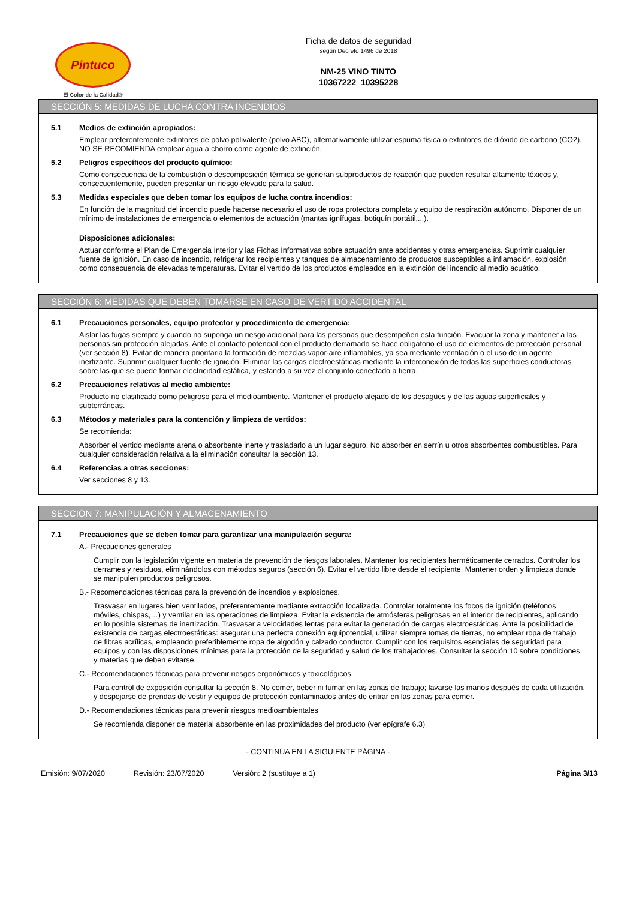Pintuco
El Color de la Calidad®
Ficha de datos de seguridad
según Decreto 1496 de 2018
NM-25 VINO TINTO
10367222_10395228
SECCIÓN 5: MEDIDAS DE LUCHA CONTRA INCENDIOS
5.1 Medios de extinción apropiados:
Emplear preferentemente extintores de polvo polivalente (polvo ABC), alternativamente utilizar espuma física o extintores de dióxido de carbono (CO2). NO SE RECOMIENDA emplear agua a chorro como agente de extinción.
5.2 Peligros específicos del producto químico:
Como consecuencia de la combustión o descomposición térmica se generan subproductos de reacción que pueden resultar altamente tóxicos y, consecuentemente, pueden presentar un riesgo elevado para la salud.
5.3 Medidas especiales que deben tomar los equipos de lucha contra incendios:
En función de la magnitud del incendio puede hacerse necesario el uso de ropa protectora completa y equipo de respiración autónomo. Disponer de un mínimo de instalaciones de emergencia o elementos de actuación (mantas ignífugas, botiquín portátil,...).
Disposiciones adicionales:
Actuar conforme el Plan de Emergencia Interior y las Fichas Informativas sobre actuación ante accidentes y otras emergencias. Suprimir cualquier fuente de ignición. En caso de incendio, refrigerar los recipientes y tanques de almacenamiento de productos susceptibles a inflamación, explosión como consecuencia de elevadas temperaturas. Evitar el vertido de los productos empleados en la extinción del incendio al medio acuático.
SECCIÓN 6: MEDIDAS QUE DEBEN TOMARSE EN CASO DE VERTIDO ACCIDENTAL
6.1 Precauciones personales, equipo protector y procedimiento de emergencia:
Aislar las fugas siempre y cuando no suponga un riesgo adicional para las personas que desempeñen esta función. Evacuar la zona y mantener a las personas sin protección alejadas. Ante el contacto potencial con el producto derramado se hace obligatorio el uso de elementos de protección personal (ver sección 8). Evitar de manera prioritaria la formación de mezclas vapor-aire inflamables, ya sea mediante ventilación o el uso de un agente inertizante. Suprimir cualquier fuente de ignición. Eliminar las cargas electroestáticas mediante la interconexión de todas las superficies conductoras sobre las que se puede formar electricidad estática, y estando a su vez el conjunto conectado a tierra.
6.2 Precauciones relativas al medio ambiente:
Producto no clasificado como peligroso para el medioambiente. Mantener el producto alejado de los desagües y de las aguas superficiales y subterráneas.
6.3 Métodos y materiales para la contención y limpieza de vertidos:
Se recomienda:
Absorber el vertido mediante arena o absorbente inerte y trasladarlo a un lugar seguro. No absorber en serrín u otros absorbentes combustibles. Para cualquier consideración relativa a la eliminación consultar la sección 13.
6.4 Referencias a otras secciones:
Ver secciones 8 y 13.
SECCIÓN 7: MANIPULACIÓN Y ALMACENAMIENTO
7.1 Precauciones que se deben tomar para garantizar una manipulación segura:
A.- Precauciones generales
Cumplir con la legislación vigente en materia de prevención de riesgos laborales. Mantener los recipientes herméticamente cerrados. Controlar los derrames y residuos, eliminándolos con métodos seguros (sección 6). Evitar el vertido libre desde el recipiente. Mantener orden y limpieza donde se manipulen productos peligrosos.
B.- Recomendaciones técnicas para la prevención de incendios y explosiones.
Trasvasar en lugares bien ventilados, preferentemente mediante extracción localizada. Controlar totalmente los focos de ignición (teléfonos móviles, chispas,…) y ventilar en las operaciones de limpieza. Evitar la existencia de atmósferas peligrosas en el interior de recipientes, aplicando en lo posible sistemas de inertización. Trasvasar a velocidades lentas para evitar la generación de cargas electroestáticas. Ante la posibilidad de existencia de cargas electroestáticas: asegurar una perfecta conexión equipotencial, utilizar siempre tomas de tierras, no emplear ropa de trabajo de fibras acrílicas, empleando preferiblemente ropa de algodón y calzado conductor. Cumplir con los requisitos esenciales de seguridad para equipos y con las disposiciones mínimas para la protección de la seguridad y salud de los trabajadores. Consultar la sección 10 sobre condiciones y materias que deben evitarse.
C.- Recomendaciones técnicas para prevenir riesgos ergonómicos y toxicológicos.
Para control de exposición consultar la sección 8. No comer, beber ni fumar en las zonas de trabajo; lavarse las manos después de cada utilización, y despojarse de prendas de vestir y equipos de protección contaminados antes de entrar en las zonas para comer.
D.- Recomendaciones técnicas para prevenir riesgos medioambientales
Se recomienda disponer de material absorbente en las proximidades del producto (ver epígrafe 6.3)
- CONTINÚA EN LA SIGUIENTE PÁGINA -
Emisión: 9/07/2020 Revisión: 23/07/2020 Versión: 2 (sustituye a 1) Página 3/13